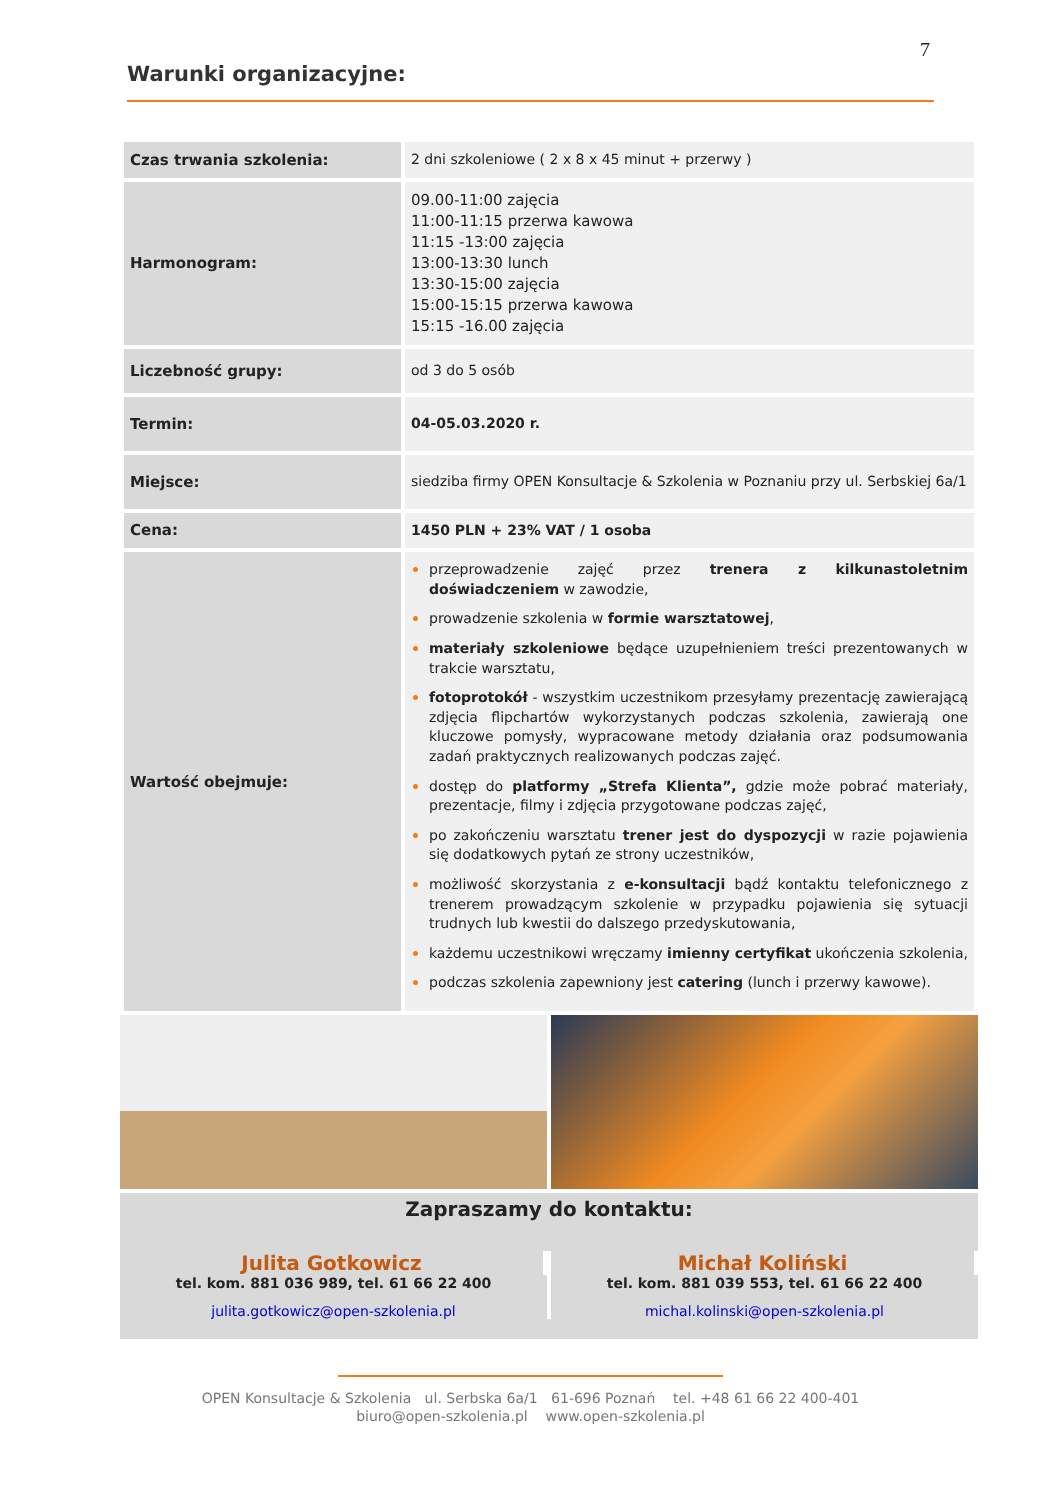7
Warunki organizacyjne:
| Czas trwania szkolenia: | 2 dni szkoleniowe ( 2 x 8 x 45 minut + przerwy ) |
| Harmonogram: | 09.00-11:00 zajęcia 11:00-11:15 przerwa kawowa 11:15 -13:00 zajęcia 13:00-13:30 lunch 13:30-15:00 zajęcia 15:00-15:15 przerwa kawowa 15:15 -16.00 zajęcia |
| Liczebność grupy: | od 3 do 5 osób |
| Termin: | 04-05.03.2020 r. |
| Miejsce: | siedziba firmy OPEN Konsultacje & Szkolenia w Poznaniu przy ul. Serbskiej 6a/1 |
| Cena: | 1450 PLN + 23% VAT / 1 osoba |
| Wartość obejmuje: | przeprowadzenie zajęć przez trenera z kilkunastoletnim doświadczeniem w zawodzie, prowadzenie szkolenia w formie warsztatowej , materiały szkoleniowe będące uzupełnieniem treści prezentowanych w trakcie warsztatu, fotoprotokół - wszystkim uczestnikom przesyłamy prezentację zawierającą zdjęcia flipchartów wykorzystanych podczas szkolenia, zawierają one kluczowe pomysły, wypracowane metody działania oraz podsumowania zadań praktycznych realizowanych podczas zajęć. dostęp do platformy „Strefa Klienta”, gdzie może pobrać materiały, prezentacje, filmy i zdjęcia przygotowane podczas zajęć, po zakończeniu warsztatu trener jest do dyspozycji w razie pojawienia się dodatkowych pytań ze strony uczestników, możliwość skorzystania z e-konsultacji bądź kontaktu telefonicznego z trenerem prowadzącym szkolenie w przypadku pojawienia się sytuacji trudnych lub kwestii do dalszego przedyskutowania, każdemu uczestnikowi wręczamy imienny certyfikat ukończenia szkolenia, podczas szkolenia zapewniony jest catering (lunch i przerwy kawowe). |
Zapraszamy do kontaktu:
Julita Gotkowicz
tel. kom. 881 036 989, tel. 61 66 22 400
julita.gotkowicz@open-szkolenia.pl
Michał Koliński
tel. kom. 881 039 553, tel. 61 66 22 400
michal.kolinski@open-szkolenia.pl
OPEN Konsultacje & Szkolenia ul. Serbska 6a/1 61-696 Poznań tel. +48 61 66 22 400-401
biuro@open-szkolenia.pl www.open-szkolenia.pl